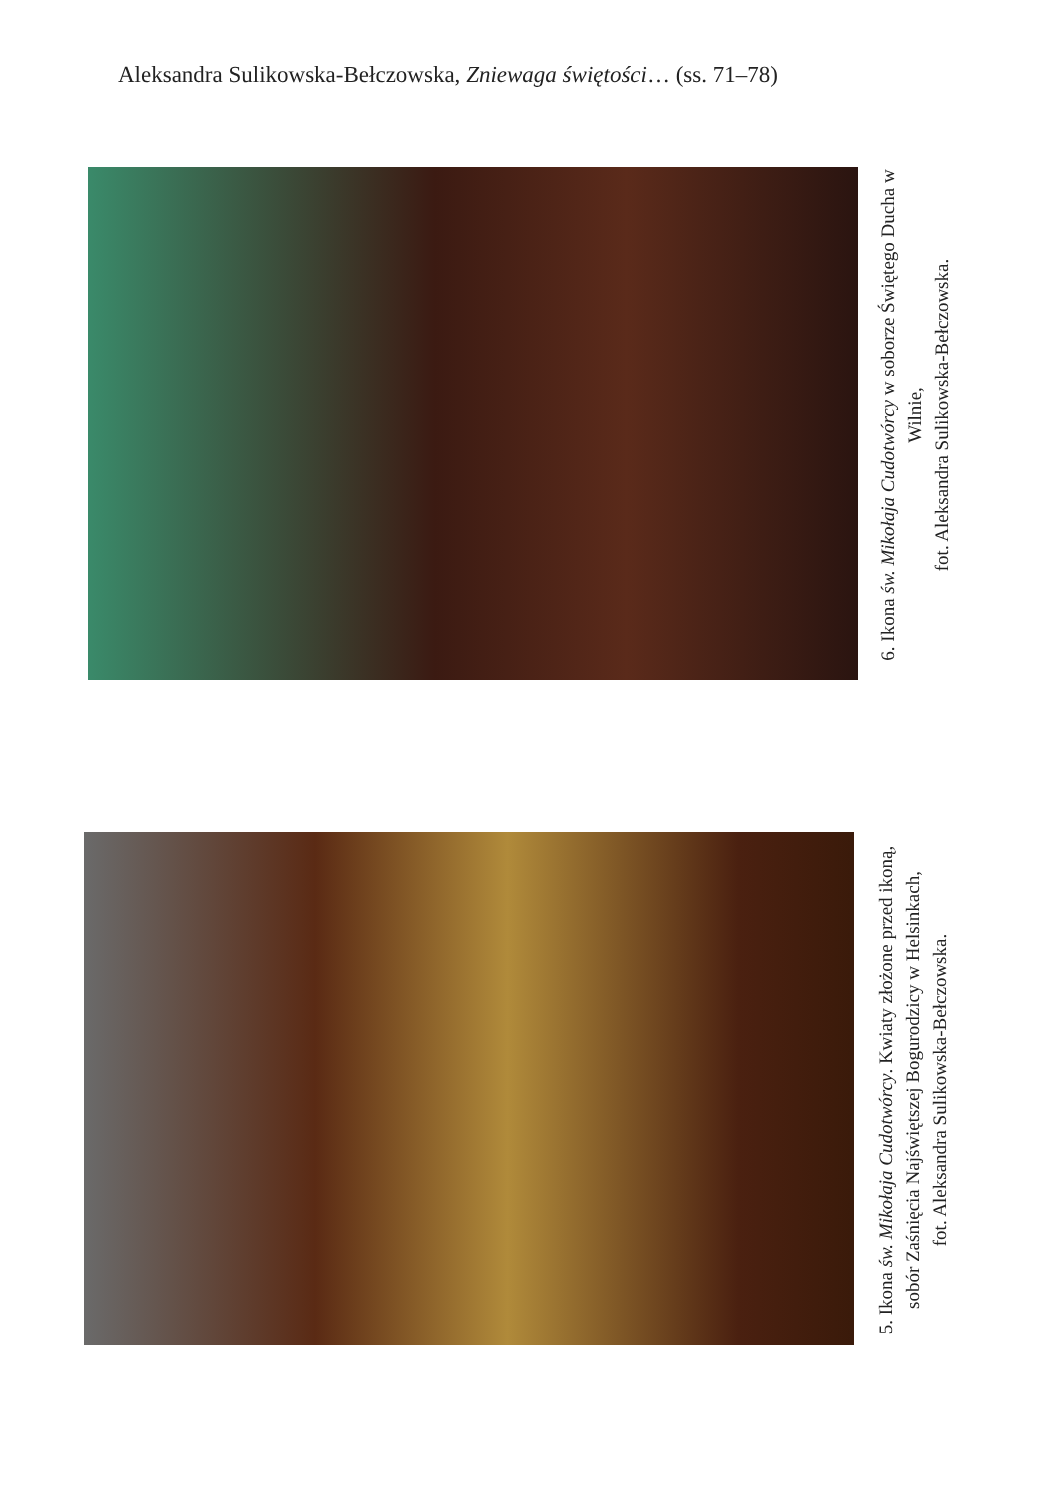Aleksandra Sulikowska-Bełczowska, Zniewaga świętości… (ss. 71–78)
6. Ikona św. Mikołaja Cudotwórcy w soborze Świętego Ducha w Wilnie,
fot. Aleksandra Sulikowska-Bełczowska.
5. Ikona św. Mikołaja Cudotwórcy. Kwiaty złożone przed ikoną, sobór Zaśnięcia Najświętszej Bogurodzicy w Helsinkach,
fot. Aleksandra Sulikowska-Bełczowska.